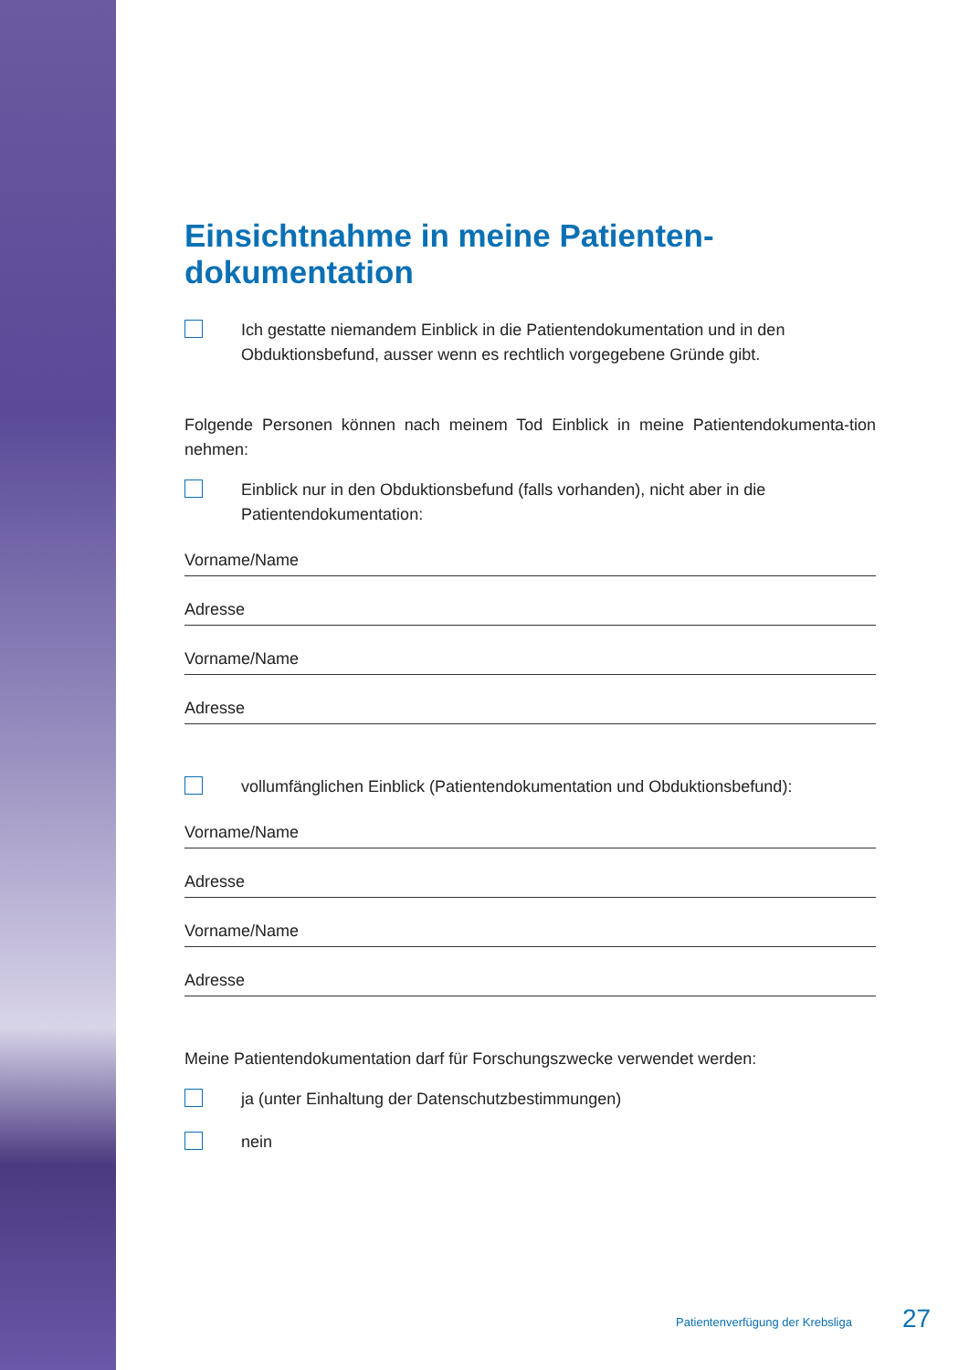Einsichtnahme in meine Patienten-
dokumentation
Ich gestatte niemandem Einblick in die Patientendokumentation und in den Obduktionsbefund, ausser wenn es rechtlich vorgegebene Gründe gibt.
Folgende Personen können nach meinem Tod Einblick in meine Patientendokumenta-tion nehmen:
Einblick nur in den Obduktionsbefund (falls vorhanden), nicht aber in die Patientendokumentation:
Vorname/Name
Adresse
Vorname/Name
Adresse
vollumfänglichen Einblick (Patientendokumentation und Obduktionsbefund):
Vorname/Name
Adresse
Vorname/Name
Adresse
Meine Patientendokumentation darf für Forschungszwecke verwendet werden:
ja (unter Einhaltung der Datenschutzbestimmungen)
nein
Patientenverfügung der Krebsliga
27